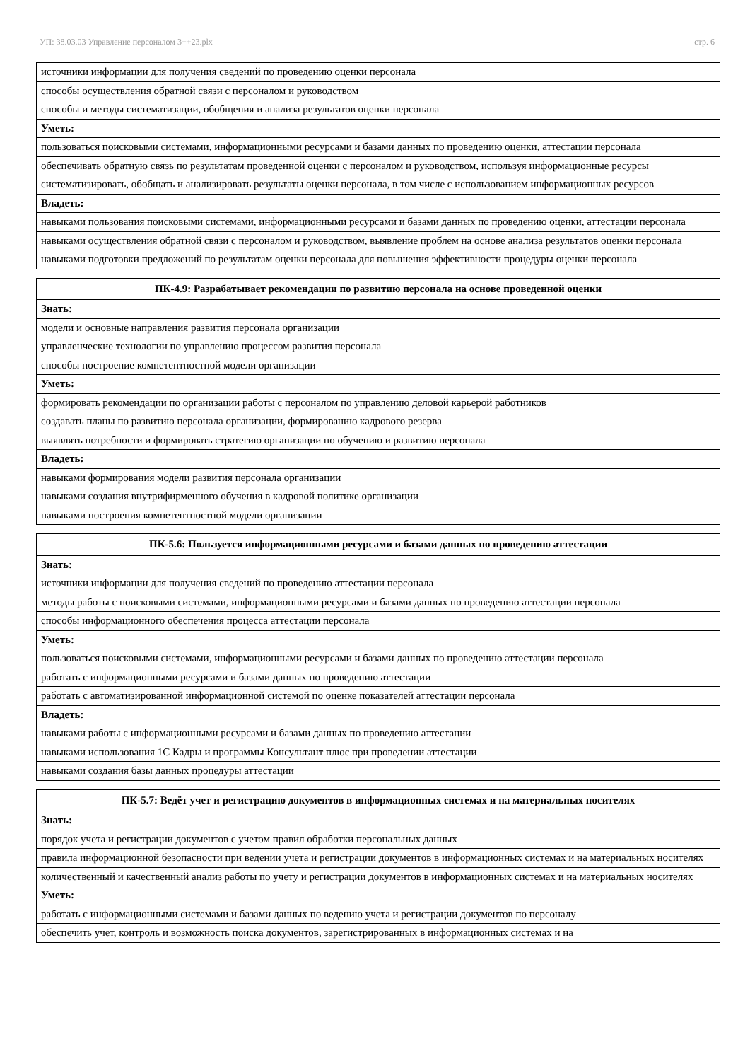УП: 38.03.03 Управление персоналом 3++23.plx стр. 6
| источники информации для получения сведений по проведению оценки персонала |
| способы осуществления обратной связи с персоналом и руководством |
| способы и методы систематизации, обобщения и анализа результатов оценки персонала |
| Уметь: |
| пользоваться поисковыми системами, информационными ресурсами и базами данных по проведению оценки, аттестации персонала |
| обеспечивать обратную связь по результатам проведенной оценки с персоналом и руководством, используя информационные ресурсы |
| систематизировать, обобщать и анализировать результаты оценки персонала, в том числе с использованием информационных ресурсов |
| Владеть: |
| навыками пользования поисковыми системами, информационными ресурсами и базами данных по проведению оценки, аттестации персонала |
| навыками осуществления обратной связи с персоналом и руководством, выявление проблем на основе анализа результатов оценки персонала |
| навыками подготовки предложений по результатам оценки персонала для повышения эффективности процедуры оценки персонала |
| ПК-4.9: Разрабатывает рекомендации по развитию персонала на основе проведенной оценки |
| --- |
| Знать: |
| модели и основные направления развития персонала организации |
| управленческие технологии по управлению процессом развития персонала |
| способы построение компетентностной модели организации |
| Уметь: |
| формировать рекомендации по организации работы с персоналом по управлению деловой карьерой работников |
| создавать планы по развитию персонала организации, формированию кадрового резерва |
| выявлять потребности и формировать стратегию организации по обучению и развитию персонала |
| Владеть: |
| навыками формирования модели развития персонала организации |
| навыками создания внутрифирменного обучения в кадровой политике организации |
| навыками построения компетентностной модели организации |
| ПК-5.6: Пользуется информационными ресурсами и базами данных по проведению аттестации |
| --- |
| Знать: |
| источники информации для получения сведений по проведению аттестации персонала |
| методы работы с поисковыми системами, информационными ресурсами и базами данных по проведению аттестации персонала |
| способы информационного обеспечения процесса аттестации персонала |
| Уметь: |
| пользоваться поисковыми системами, информационными ресурсами и базами данных по проведению аттестации персонала |
| работать с информационными ресурсами и базами данных по проведению аттестации |
| работать с автоматизированной информационной системой по оценке показателей аттестации персонала |
| Владеть: |
| навыками работы с информационными ресурсами и базами данных по проведению аттестации |
| навыками использования 1С Кадры и программы Консультант плюс при проведении аттестации |
| навыками создания базы данных процедуры аттестации |
| ПК-5.7: Ведёт учет и регистрацию документов в информационных системах и на материальных носителях |
| --- |
| Знать: |
| порядок учета и регистрации документов с учетом правил обработки персональных данных |
| правила информационной безопасности при ведении учета и регистрации документов в информационных системах и на материальных носителях |
| количественный и качественный анализ работы по учету и регистрации документов в информационных системах и на материальных носителях |
| Уметь: |
| работать с информационными системами и базами данных по ведению учета и регистрации документов по персоналу |
| обеспечить учет, контроль и возможность поиска документов, зарегистрированных в информационных системах и на |